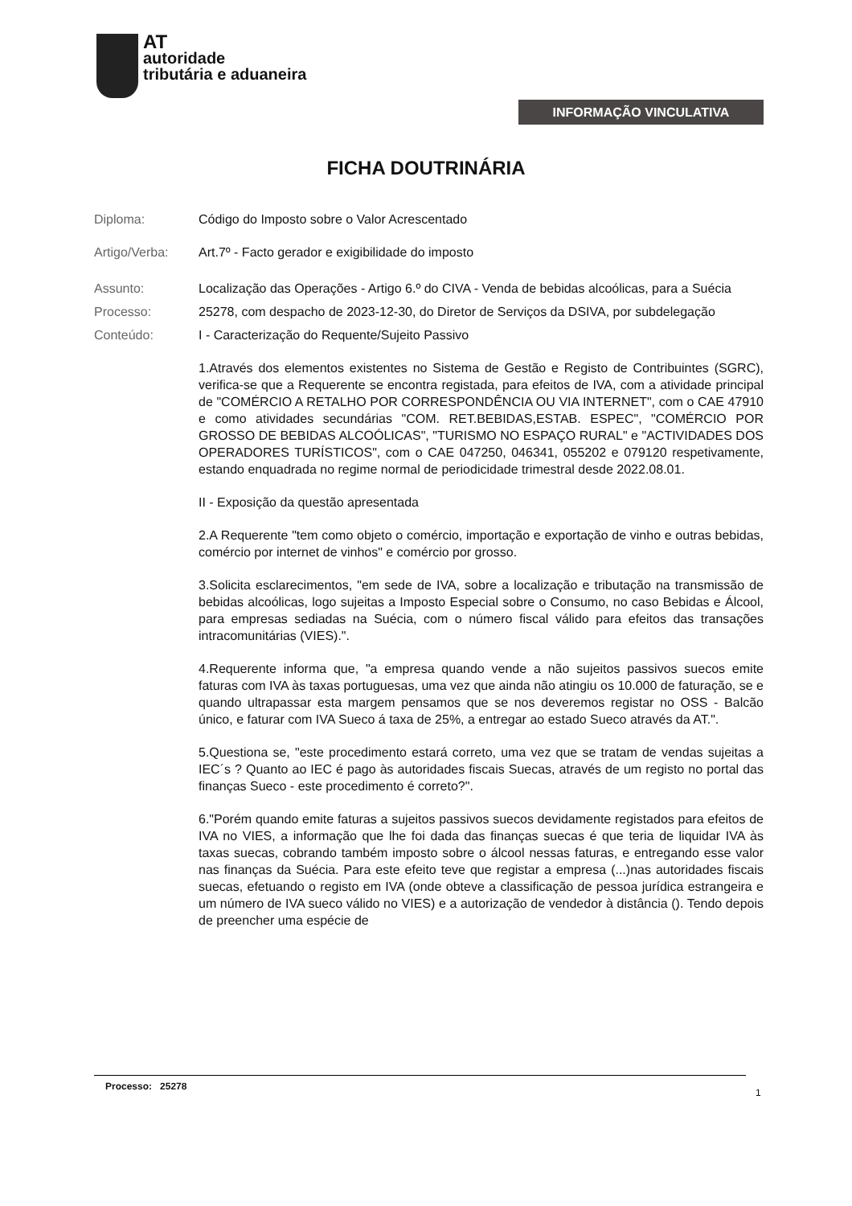AT
autoridade
tributária e aduaneira
INFORMAÇÃO VINCULATIVA
FICHA DOUTRINÁRIA
Diploma: Código do Imposto sobre o Valor Acrescentado
Artigo/Verba: Art.7º - Facto gerador e exigibilidade do imposto
Assunto: Localização das Operações - Artigo 6.º do CIVA - Venda de bebidas alcoólicas, para a Suécia
Processo: 25278, com despacho de 2023-12-30, do Diretor de Serviços da DSIVA, por subdelegação
Conteúdo: I - Caracterização do Requente/Sujeito Passivo
1.Através dos elementos existentes no Sistema de Gestão e Registo de Contribuintes (SGRC), verifica-se que a Requerente se encontra registada, para efeitos de IVA, com a atividade principal de "COMÉRCIO A RETALHO POR CORRESPONDÊNCIA OU VIA INTERNET", com o CAE 47910 e como atividades secundárias "COM. RET.BEBIDAS,ESTAB. ESPEC", "COMÉRCIO POR GROSSO DE BEBIDAS ALCOÓLICAS", "TURISMO NO ESPAÇO RURAL" e "ACTIVIDADES DOS OPERADORES TURÍSTICOS", com o CAE 047250, 046341, 055202 e 079120 respetivamente, estando enquadrada no regime normal de periodicidade trimestral desde 2022.08.01.
II - Exposição da questão apresentada
2.A Requerente "tem como objeto o comércio, importação e exportação de vinho e outras bebidas, comércio por internet de vinhos" e comércio por grosso.
3.Solicita esclarecimentos, "em sede de IVA, sobre a localização e tributação na transmissão de bebidas alcoólicas, logo sujeitas a Imposto Especial sobre o Consumo, no caso Bebidas e Álcool, para empresas sediadas na Suécia, com o número fiscal válido para efeitos das transações intracomunitárias (VIES).".
4.Requerente informa que, "a empresa quando vende a não sujeitos passivos suecos emite faturas com IVA às taxas portuguesas, uma vez que ainda não atingiu os 10.000 de faturação, se e quando ultrapassar esta margem pensamos que se nos deveremos registar no OSS - Balcão único, e faturar com IVA Sueco á taxa de 25%, a entregar ao estado Sueco através da AT.".
5.Questiona se, "este procedimento estará correto, uma vez que se tratam de vendas sujeitas a IEC´s ? Quanto ao IEC é pago às autoridades fiscais Suecas, através de um registo no portal das finanças Sueco - este procedimento é correto?".
6."Porém quando emite faturas a sujeitos passivos suecos devidamente registados para efeitos de IVA no VIES, a informação que lhe foi dada das finanças suecas é que teria de liquidar IVA às taxas suecas, cobrando também imposto sobre o álcool nessas faturas, e entregando esse valor nas finanças da Suécia. Para este efeito teve que registar a empresa (...)nas autoridades fiscais suecas, efetuando o registo em IVA (onde obteve a classificação de pessoa jurídica estrangeira e um número de IVA sueco válido no VIES) e a autorização de vendedor à distância (). Tendo depois de preencher uma espécie de
Processo: 25278
1